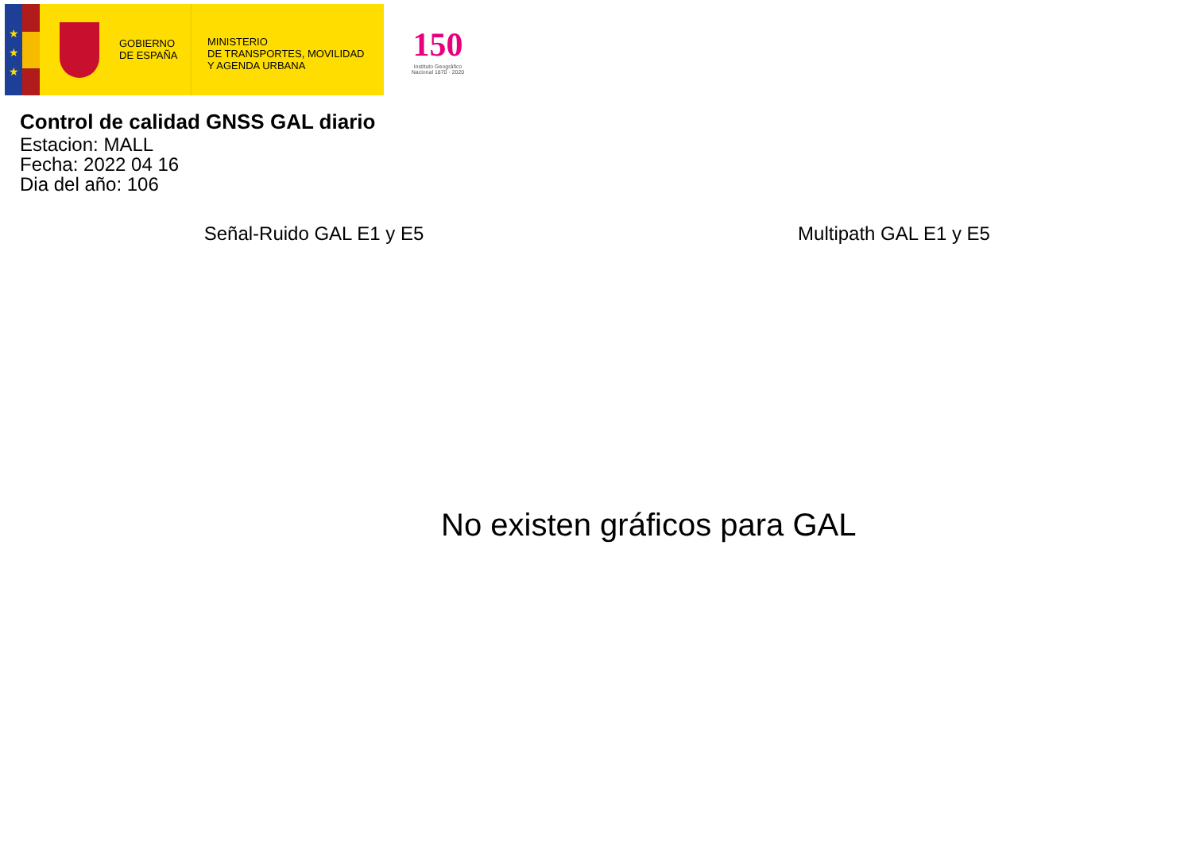★
★
★
GOBIERNO
DE ESPAÑA
MINISTERIO
DE TRANSPORTES, MOVILIDAD
Y AGENDA URBANA
150
Instituto Geográfico
Nacional 1870 · 2020
Control de calidad GNSS GAL diario
Estacion: MALL
Fecha: 2022 04 16
Dia del año: 106
Señal-Ruido GAL E1 y E5 Multipath GAL E1 y E5
No existen gráficos para GAL